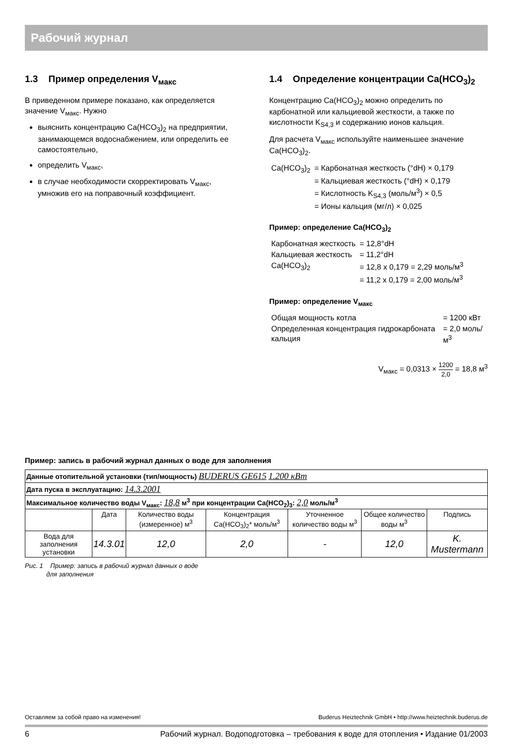Рабочий журнал
1.3 Пример определения V<sub>макс</sub>
В приведенном примере показано, как определяется значение V<sub>макс</sub>. Нужно
выяснить концентрацию Ca(HCO<sub>3</sub>)<sub>2</sub> на предприятии, занимающемся водоснабжением, или определить ее самостоятельно,
определить V<sub>макс</sub>,
в случае необходимости скорректировать V<sub>макс</sub>, умножив его на поправочный коэффициент.
1.4 Определение концентрации Ca(HCO<sub>3</sub>)<sub>2</sub>
Концентрацию Ca(HCO<sub>3</sub>)<sub>2</sub> можно определить по карбонатной или кальциевой жесткости, а также по кислотности K<sub>S4,3</sub> и содержанию ионов кальция.
Для расчета V<sub>макс</sub> используйте наименьшее значение Ca(HCO<sub>3</sub>)<sub>2</sub>.
| Ca(HCO<sub>3</sub>)<sub>2</sub> | = Карбонатная жесткость (°dH) × 0,179 |
| | = Кальциевая жесткость (°dH) × 0,179 |
| | = Кислотность K<sub>S4,3</sub> (моль/м<sup>3</sup>) × 0,5 |
| | = Ионы кальция (мг/л) × 0,025 |
Пример: определение Ca(HCO<sub>3</sub>)<sub>2</sub>
| Карбонатная жесткость | = 12,8°dH |
| Кальциевая жесткость | = 11,2°dH |
| Ca(HCO<sub>3</sub>)<sub>2</sub> | = 12,8 x 0,179 = 2,29 моль/м<sup>3</sup> |
| | = 11,2 x 0,179 = 2,00 моль/м<sup>3</sup> |
Пример: определение V<sub>макс</sub>
| Общая мощность котла | = 1200 кВт |
| Определенная концентрация гидрокарбоната кальция | = 2,0 моль/м<sup>3</sup> |
V<sub>макс</sub> = 0,0313 × 1200 2,0 = 18,8 м<sup>3</sup>
Пример: запись в рабочий журнал данных о воде для заполнения
| Данные отопительной установки (тип/мощность) BUDERUS GE615 1.200 кВт | | | | | | |
| Дата пуска в эксплуатацию: 14.3.2001 | | | | | | |
| Максимальное количество воды V<sub>макс</sub>: 18,8 м<sup>3</sup> при концентрации Ca(HCO<sub>2</sub>)<sub>3</sub>: 2,0 моль/м<sup>3</sup> | | | | | | |
| | Дата | Количество воды (измеренное) м<sup>3</sup> | Концентрация Ca(HCO<sub>3</sub>)<sub>2</sub>* моль/м<sup>3</sup> | Уточненное количество воды м<sup>3</sup> | Общее количество воды м<sup>3</sup> | Подпись |
| Вода для заполнения установки | 14.3.01 | 12,0 | 2,0 | - | 12,0 | K. Mustermann |
Рис. 1 Пример: запись в рабочий журнал данных о воде
для заполнения
Оставляем за собой право на изменения! Buderus Heiztechnik GmbH • http://www.heiztechnik.buderus.de
6 Рабочий журнал. Водоподготовка – требования к воде для отопления • Издание 01/2003